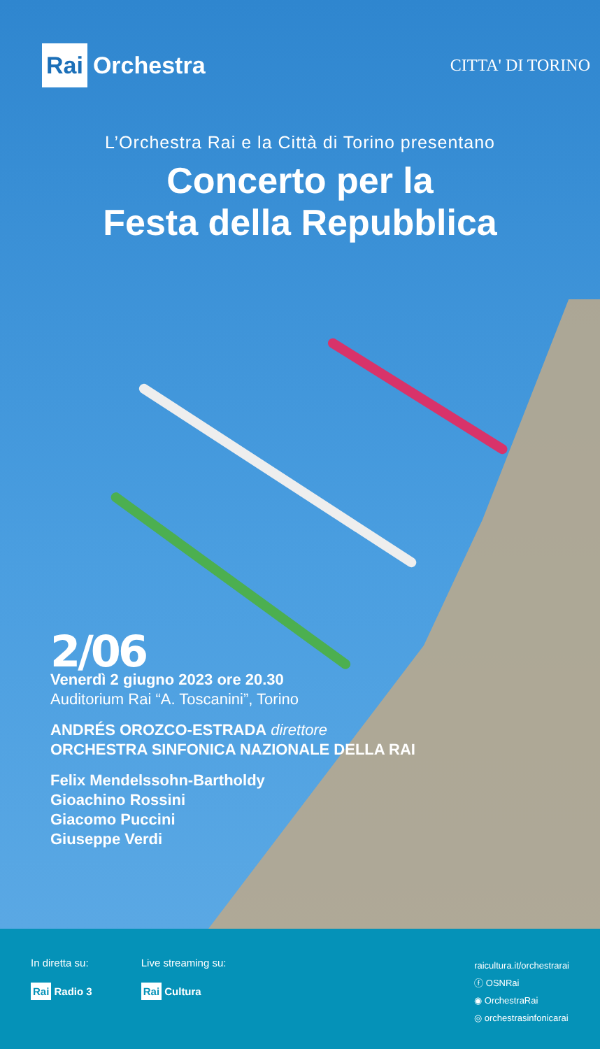Rai Orchestra
CITTA' DI TORINO
L’Orchestra Rai e la Città di Torino presentano
Concerto per la
Festa della Repubblica
2/06
Venerdì 2 giugno 2023 ore 20.30
Auditorium Rai “A. Toscanini”, Torino
ANDRÉS OROZCO-ESTRADA direttore
ORCHESTRA SINFONICA NAZIONALE DELLA RAI
Felix Mendelssohn-Bartholdy
Gioachino Rossini
Giacomo Puccini
Giuseppe Verdi
In diretta su:
Rai Radio 3
Live streaming su:
Rai Cultura
raicultura.it/orchestrarai
ⓕ OSNRai
◉ OrchestraRai
◎ orchestrasinfonicarai